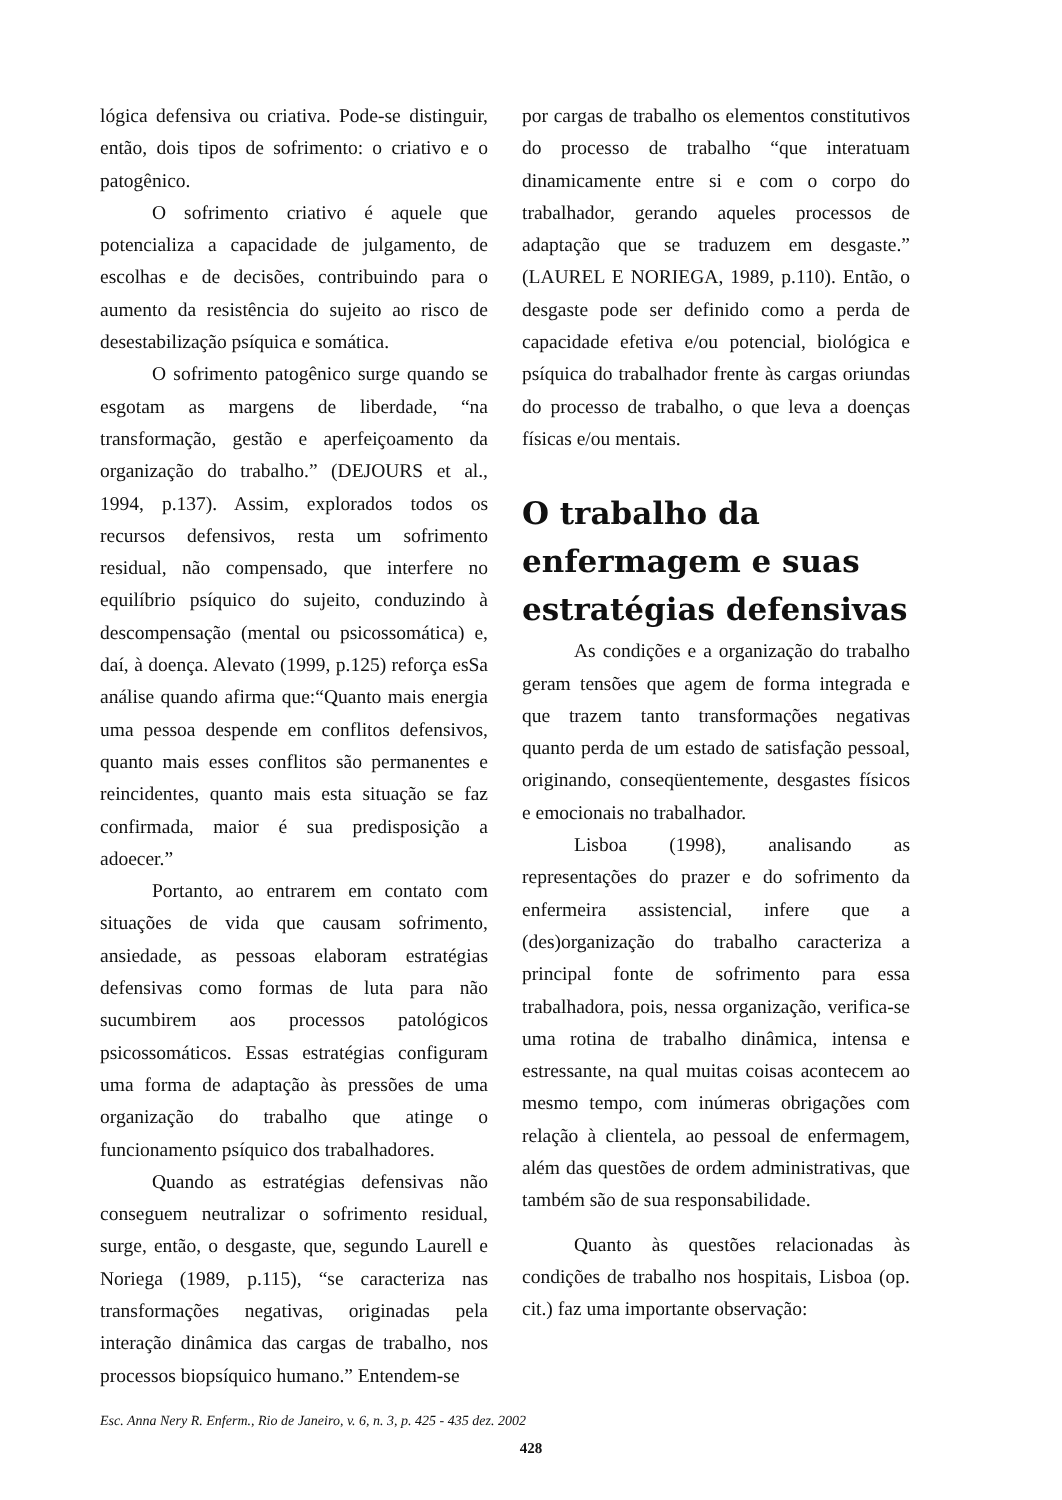lógica defensiva ou criativa. Pode-se distinguir, então, dois tipos de sofrimento: o criativo e o patogênico.
O sofrimento criativo é aquele que potencializa a capacidade de julgamento, de escolhas e de decisões, contribuindo para o aumento da resistência do sujeito ao risco de desestabilização psíquica e somática.
O sofrimento patogênico surge quando se esgotam as margens de liberdade, “na transformação, gestão e aperfeiçoamento da organização do trabalho.” (DEJOURS et al., 1994, p.137). Assim, explorados todos os recursos defensivos, resta um sofrimento residual, não compensado, que interfere no equilíbrio psíquico do sujeito, conduzindo à descompensação (mental ou psicossomática) e, daí, à doença. Alevato (1999, p.125) reforça esSa análise quando afirma que:“Quanto mais energia uma pessoa despende em conflitos defensivos, quanto mais esses conflitos são permanentes e reincidentes, quanto mais esta situação se faz confirmada, maior é sua predisposição a adoecer.”
Portanto, ao entrarem em contato com situações de vida que causam sofrimento, ansiedade, as pessoas elaboram estratégias defensivas como formas de luta para não sucumbirem aos processos patológicos psicossomáticos. Essas estratégias configuram uma forma de adaptação às pressões de uma organização do trabalho que atinge o funcionamento psíquico dos trabalhadores.
Quando as estratégias defensivas não conseguem neutralizar o sofrimento residual, surge, então, o desgaste, que, segundo Laurell e Noriega (1989, p.115), “se caracteriza nas transformações negativas, originadas pela interação dinâmica das cargas de trabalho, nos processos biopsíquico humano.” Entendem-se
por cargas de trabalho os elementos constitutivos do processo de trabalho “que interatuam dinamicamente entre si e com o corpo do trabalhador, gerando aqueles processos de adaptação que se traduzem em desgaste.” (LAUREL E NORIEGA, 1989, p.110). Então, o desgaste pode ser definido como a perda de capacidade efetiva e/ou potencial, biológica e psíquica do trabalhador frente às cargas oriundas do processo de trabalho, o que leva a doenças físicas e/ou mentais.
O trabalho da enfermagem e suas estratégias defensivas
As condições e a organização do trabalho geram tensões que agem de forma integrada e que trazem tanto transformações negativas quanto perda de um estado de satisfação pessoal, originando, conseqüentemente, desgastes físicos e emocionais no trabalhador.
Lisboa (1998), analisando as representações do prazer e do sofrimento da enfermeira assistencial, infere que a (des)organização do trabalho caracteriza a principal fonte de sofrimento para essa trabalhadora, pois, nessa organização, verifica-se uma rotina de trabalho dinâmica, intensa e estressante, na qual muitas coisas acontecem ao mesmo tempo, com inúmeras obrigações com relação à clientela, ao pessoal de enfermagem, além das questões de ordem administrativas, que também são de sua responsabilidade.
Quanto às questões relacionadas às condições de trabalho nos hospitais, Lisboa (op. cit.) faz uma importante observação:
Esc. Anna Nery R. Enferm., Rio de Janeiro, v. 6, n. 3, p. 425 - 435 dez. 2002
428